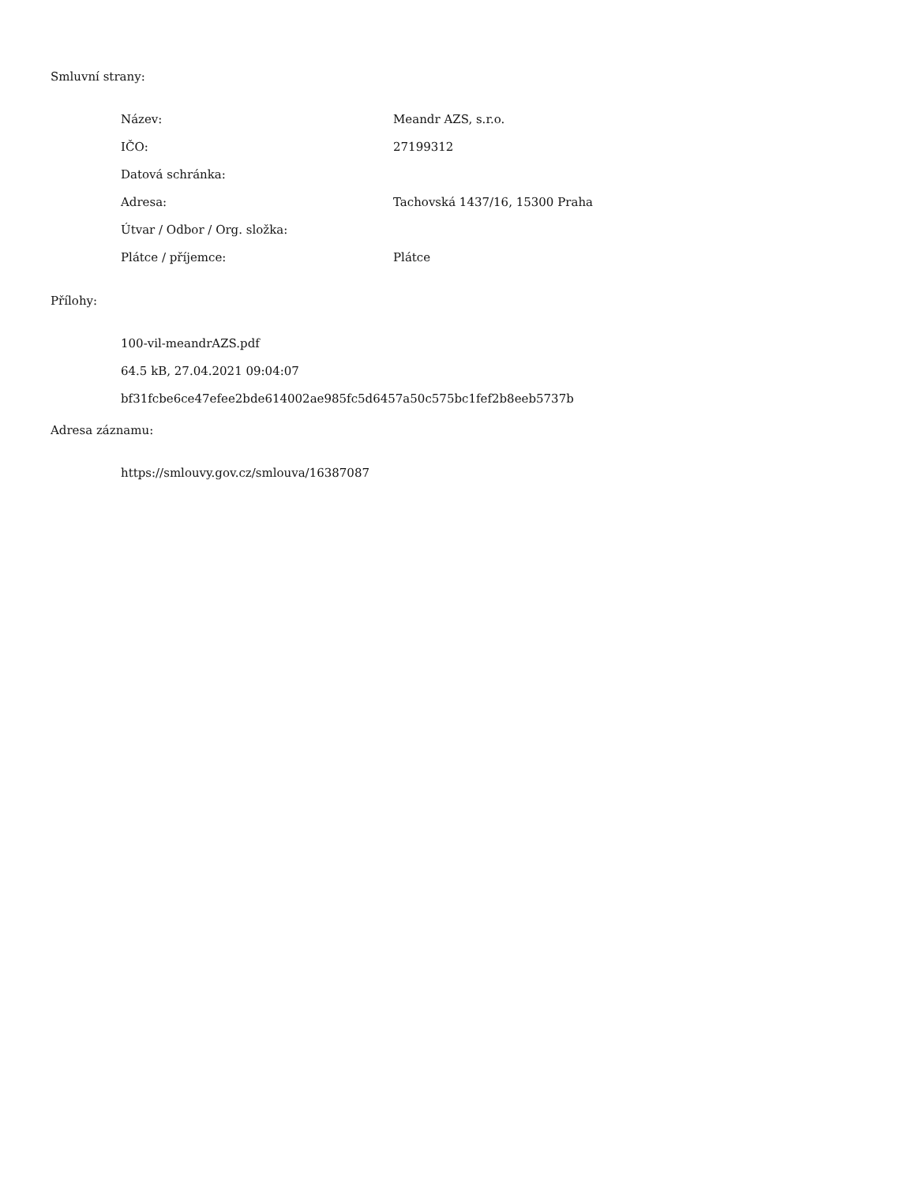Smluvní strany:
| Název: | Meandr AZS, s.r.o. |
| IČO: | 27199312 |
| Datová schránka: | |
| Adresa: | Tachovská 1437/16, 15300 Praha |
| Útvar / Odbor / Org. složka: | |
| Plátce / příjemce: | Plátce |
Přílohy:
100-vil-meandrAZS.pdf
64.5 kB, 27.04.2021 09:04:07
bf31fcbe6ce47efee2bde614002ae985fc5d6457a50c575bc1fef2b8eeb5737b
Adresa záznamu:
https://smlouvy.gov.cz/smlouva/16387087